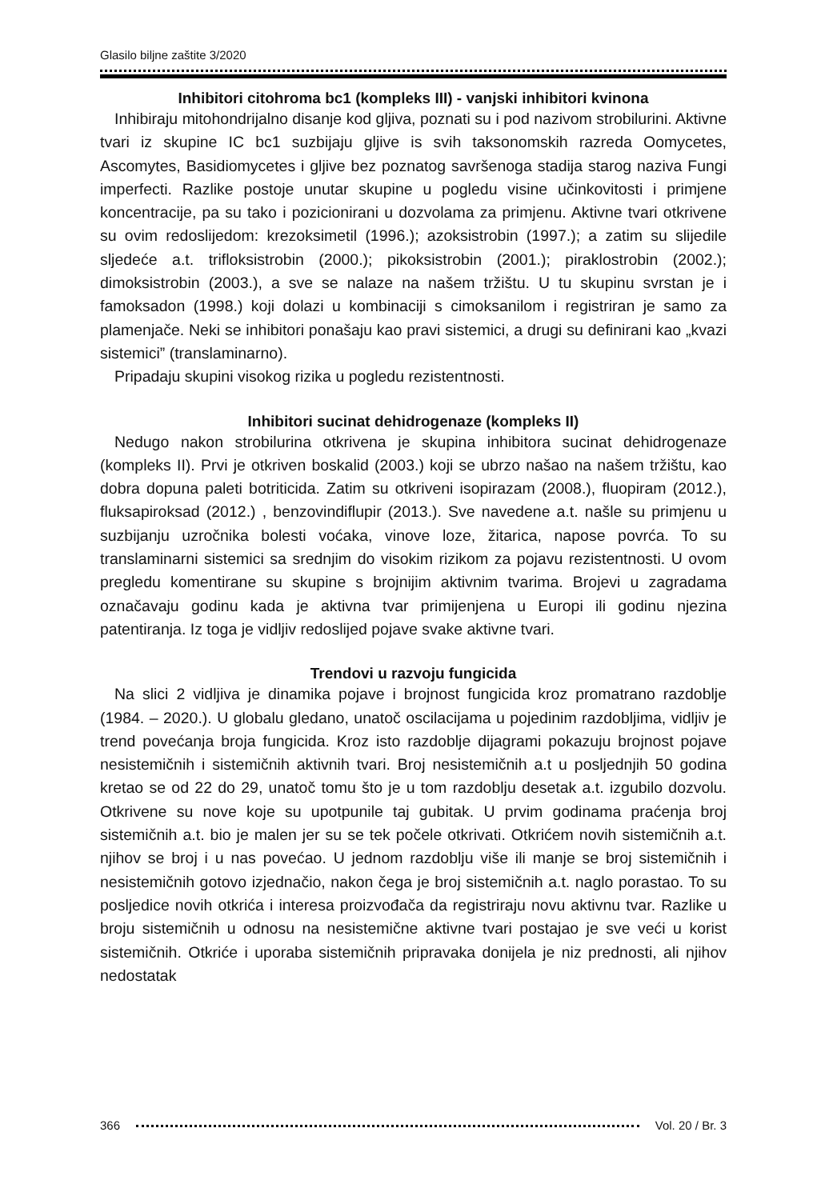Glasilo biljne zaštite 3/2020
Inhibitori citohroma bc1 (kompleks III) - vanjski inhibitori kvinona
Inhibiraju mitohondrijalno disanje kod gljiva, poznati su i pod nazivom strobilurini. Aktivne tvari iz skupine IC bc1 suzbijaju gljive is svih taksonomskih razreda Oomycetes, Ascomytes, Basidiomycetes i gljive bez poznatog savršenoga stadija starog naziva Fungi imperfecti. Razlike postoje unutar skupine u pogledu visine učinkovitosti i primjene koncentracije, pa su tako i pozicionirani u dozvolama za primjenu. Aktivne tvari otkrivene su ovim redoslijedom: krezoksimetil (1996.); azoksistrobin (1997.); a zatim su slijedile sljedeće a.t. trifloksistrobin (2000.); pikoksistrobin (2001.); piraklostrobin (2002.); dimoksistrobin (2003.), a sve se nalaze na našem tržištu. U tu skupinu svrstan je i famoksadon (1998.) koji dolazi u kombinaciji s cimoksanilom i registriran je samo za plamenjače. Neki se inhibitori ponašaju kao pravi sistemici, a drugi su definirani kao „kvazi sistemici” (translaminarno).
Pripadaju skupini visokog rizika u pogledu rezistentnosti.
Inhibitori sucinat dehidrogenaze (kompleks II)
Nedugo nakon strobilurina otkrivena je skupina inhibitora sucinat dehidrogenaze (kompleks II). Prvi je otkriven boskalid (2003.) koji se ubrzo našao na našem tržištu, kao dobra dopuna paleti botriticida. Zatim su otkriveni isopirazam (2008.), fluopiram (2012.), fluksapiroksad (2012.) , benzovindiflupir (2013.). Sve navedene a.t. našle su primjenu u suzbijanju uzročnika bolesti voćaka, vinove loze, žitarica, napose povrća. To su translaminarni sistemici sa srednjim do visokim rizikom za pojavu rezistentnosti. U ovom pregledu komentirane su skupine s brojnijim aktivnim tvarima. Brojevi u zagradama označavaju godinu kada je aktivna tvar primijenjena u Europi ili godinu njezina patentiranja. Iz toga je vidljiv redoslijed pojave svake aktivne tvari.
Trendovi u razvoju fungicida
Na slici 2 vidljiva je dinamika pojave i brojnost fungicida kroz promatrano razdoblje (1984. – 2020.). U globalu gledano, unatoč oscilacijama u pojedinim razdobljima, vidljiv je trend povećanja broja fungicida. Kroz isto razdoblje dijagrami pokazuju brojnost pojave nesistemičnih i sistemičnih aktivnih tvari. Broj nesistemičnih a.t u posljednjih 50 godina kretao se od 22 do 29, unatoč tomu što je u tom razdoblju desetak a.t. izgubilo dozvolu. Otkrivene su nove koje su upotpunile taj gubitak. U prvim godinama praćenja broj sistemičnih a.t. bio je malen jer su se tek počele otkrivati. Otkrićem novih sistemičnih a.t. njihov se broj i u nas povećao. U jednom razdoblju više ili manje se broj sistemičnih i nesistemičnih gotovo izjednačio, nakon čega je broj sistemičnih a.t. naglo porastao. To su posljedice novih otkrića i interesa proizvođača da registriraju novu aktivnu tvar. Razlike u broju sistemičnih u odnosu na nesistemične aktivne tvari postajao je sve veći u korist sistemičnih. Otkriće i uporaba sistemičnih pripravaka donijela je niz prednosti, ali njihov nedostatak
366 Vol. 20 / Br. 3